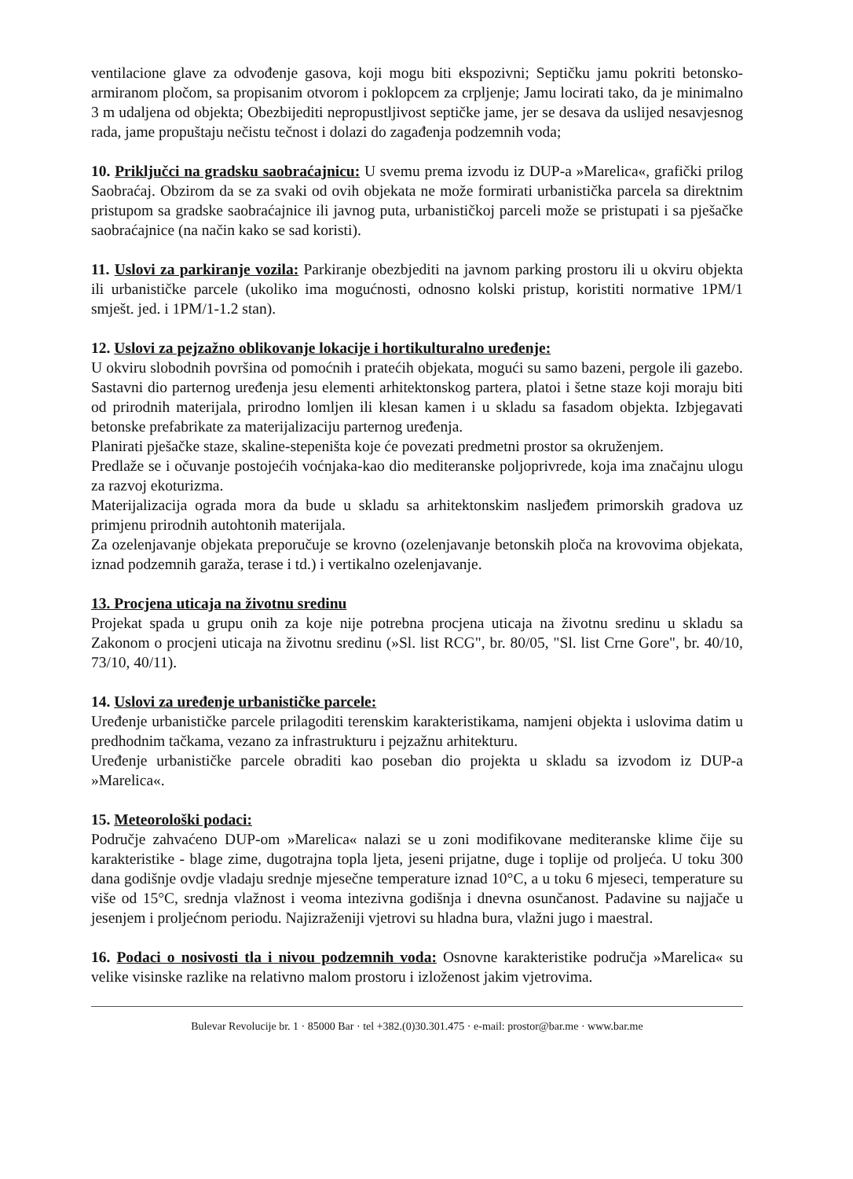ventilacione glave za odvođenje gasova, koji mogu biti ekspozivni; Septičku jamu pokriti betonsko-armiranom pločom, sa propisanim otvorom i poklopcem za crpljenje; Jamu locirati tako, da je minimalno 3 m udaljena od objekta; Obezbijediti nepropustljivost septičke jame, jer se desava da uslijed nesavjesnog rada, jame propuštaju nečistu tečnost i dolazi do zagađenja podzemnih voda;
10. Priključci na gradsku saobraćajnicu: U svemu prema izvodu iz DUP-a »Marelica«, grafički prilog Saobraćaj. Obzirom da se za svaki od ovih objekata ne može formirati urbanistička parcela sa direktnim pristupom sa gradske saobraćajnice ili javnog puta, urbanističkoj parceli može se pristupati i sa pješačke saobraćajnice (na način kako se sad koristi).
11. Uslovi za parkiranje vozila: Parkiranje obezbjediti na javnom parking prostoru ili u okviru objekta ili urbanističke parcele (ukoliko ima mogućnosti, odnosno kolski pristup, koristiti normative 1PM/1 smješt. jed. i 1PM/1-1.2 stan).
12. Uslovi za pejzažno oblikovanje lokacije i hortikulturalno uređenje:
U okviru slobodnih površina od pomoćnih i pratećih objekata, mogući su samo bazeni, pergole ili gazebo. Sastavni dio parternog uređenja jesu elementi arhitektonskog partera, platoi i šetne staze koji moraju biti od prirodnih materijala, prirodno lomljen ili klesan kamen i u skladu sa fasadom objekta. Izbjegavati betonske prefabrikate za materijalizaciju parternog uređenja.
Planirati pješačke staze, skaline-stepeništa koje će povezati predmetni prostor sa okruženjem.
Predlaže se i očuvanje postojećih voćnjaka-kao dio mediteranske poljoprivrede, koja ima značajnu ulogu za razvoj ekoturizma.
Materijalizacija ograda mora da bude u skladu sa arhitektonskim nasljeđem primorskih gradova uz primjenu prirodnih autohtonih materijala.
Za ozelenjavanje objekata preporučuje se krovno (ozelenjavanje betonskih ploča na krovovima objekata, iznad podzemnih garaža, terase i td.) i vertikalno ozelenjavanje.
13. Procjena uticaja na životnu sredinu
Projekat spada u grupu onih za koje nije potrebna procjena uticaja na životnu sredinu u skladu sa Zakonom o procjeni uticaja na životnu sredinu (»Sl. list RCG", br. 80/05, "Sl. list Crne Gore", br. 40/10, 73/10, 40/11).
14. Uslovi za uređenje urbanističke parcele:
Uređenje urbanističke parcele prilagoditi terenskim karakteristikama, namjeni objekta i uslovima datim u predhodnim tačkama, vezano za infrastrukturu i pejzažnu arhitekturu.
Uređenje urbanističke parcele obraditi kao poseban dio projekta u skladu sa izvodom iz DUP-a »Marelica«.
15. Meteorološki podaci:
Područje zahvaćeno DUP-om »Marelica« nalazi se u zoni modifikovane mediteranske klime čije su karakteristike - blage zime, dugotrajna topla ljeta, jeseni prijatne, duge i toplije od proljeća. U toku 300 dana godišnje ovdje vladaju srednje mjesečne temperature iznad 10°C, a u toku 6 mjeseci, temperature su više od 15°C, srednja vlažnost i veoma intezivna godišnja i dnevna osunčanost. Padavine su najjače u jesenjem i proljećnom periodu. Najizraženiji vjetrovi su hladna bura, vlažni jugo i maestral.
16. Podaci o nosivosti tla i nivou podzemnih voda: Osnovne karakteristike područja »Marelica« su velike visinske razlike na relativno malom prostoru i izloženost jakim vjetrovima.
Bulevar Revolucije br. 1 · 85000 Bar · tel +382.(0)30.301.475 · e-mail: prostor@bar.me · www.bar.me